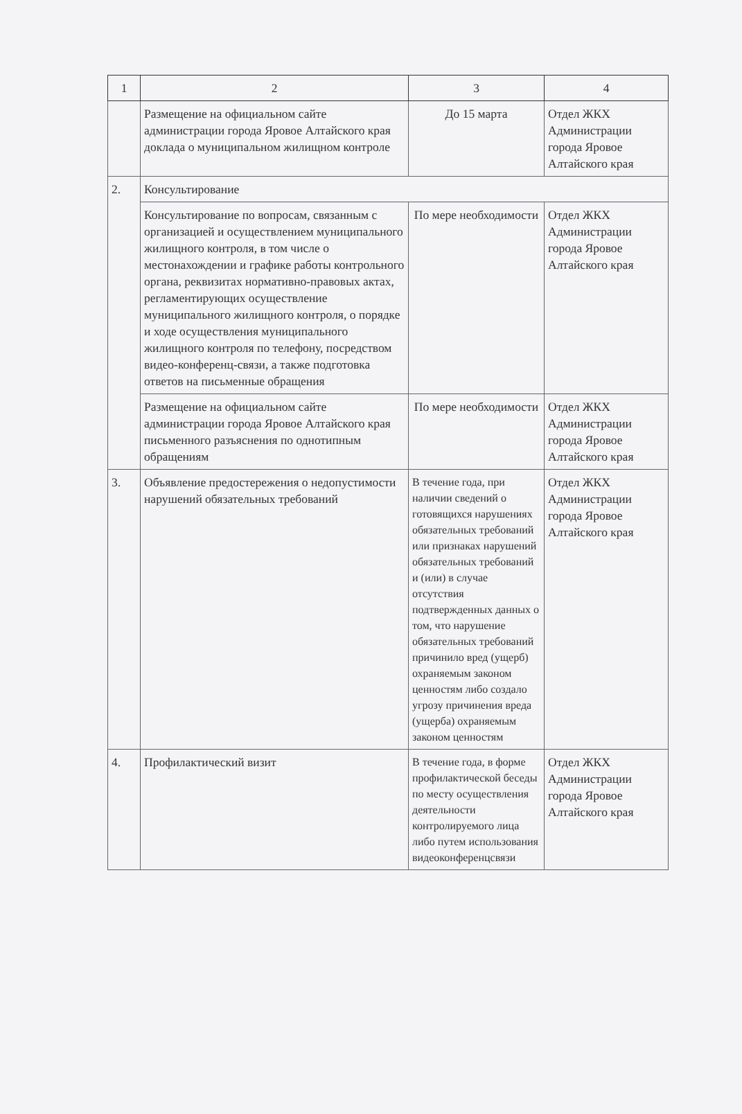| 1 | 2 | 3 | 4 |
| --- | --- | --- | --- |
| | Размещение на официальном сайте администрации города Яровое Алтайского края доклада о муниципальном жилищном контроле | До 15 марта | Отдел ЖКХ Администрации города Яровое Алтайского края |
| 2. | Консультирование | | |
| | Консультирование по вопросам, связанным с организацией и осуществлением муниципального жилищного контроля, в том числе о местонахождении и графике работы контрольного органа, реквизитах нормативно-правовых актах, регламентирующих осуществление муниципального жилищного контроля, о порядке и ходе осуществления муниципального жилищного контроля по телефону, посредством видео-конференц-связи, а также подготовка ответов на письменные обращения | По мере необходимости | Отдел ЖКХ Администрации города Яровое Алтайского края |
| | Размещение на официальном сайте администрации города Яровое Алтайского края письменного разъяснения по однотипным обращениям | По мере необходимости | Отдел ЖКХ Администрации города Яровое Алтайского края |
| 3. | Объявление предостережения о недопустимости нарушений обязательных требований | В течение года, при наличии сведений о готовящихся нарушениях обязательных требований или признаках нарушений обязательных требований и (или) в случае отсутствия подтвержденных данных о том, что нарушение обязательных требований причинило вред (ущерб) охраняемым законом ценностям либо создало угрозу причинения вреда (ущерба) охраняемым законом ценностям | Отдел ЖКХ Администрации города Яровое Алтайского края |
| 4. | Профилактический визит | В течение года, в форме профилактической беседы по месту осуществления деятельности контролируемого лица либо путем использования видеоконференцсвязи | Отдел ЖКХ Администрации города Яровое Алтайского края |